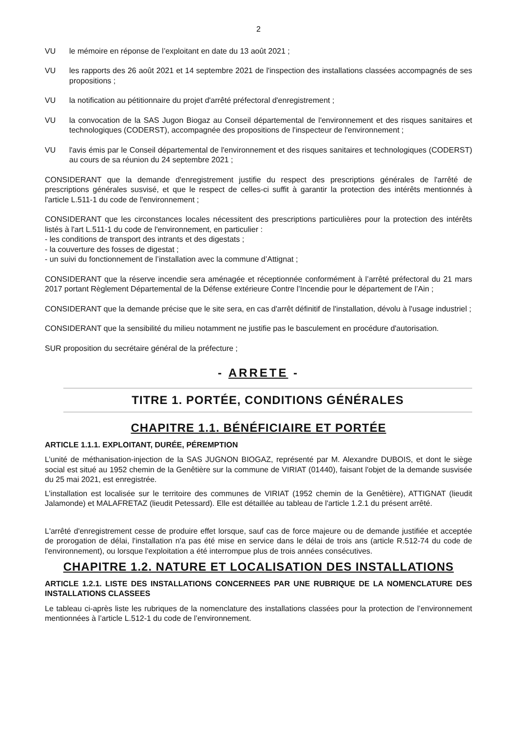2
VU le mémoire en réponse de l’exploitant en date du 13 août 2021 ;
VU les rapports des 26 août 2021 et 14 septembre 2021 de l'inspection des installations classées accompagnés de ses propositions ;
VU la notification au pétitionnaire du projet d'arrêté préfectoral d'enregistrement ;
VU la convocation de la SAS Jugon Biogaz au Conseil départemental de l'environnement et des risques sanitaires et technologiques (CODERST), accompagnée des propositions de l'inspecteur de l'environnement ;
VU l'avis émis par le Conseil départemental de l'environnement et des risques sanitaires et technologiques (CODERST) au cours de sa réunion du 24 septembre 2021 ;
CONSIDERANT que la demande d'enregistrement justifie du respect des prescriptions générales de l'arrêté de prescriptions générales susvisé, et que le respect de celles-ci suffit à garantir la protection des intérêts mentionnés à l'article L.511-1 du code de l'environnement ;
CONSIDERANT que les circonstances locales nécessitent des prescriptions particulières pour la protection des intérêts listés à l'art L.511-1 du code de l'environnement, en particulier :
- les conditions de transport des intrants et des digestats ;
- la couverture des fosses de digestat ;
- un suivi du fonctionnement de l’installation avec la commune d’Attignat ;
CONSIDERANT que la réserve incendie sera aménagée et réceptionnée conformément à l’arrêté préfectoral du 21 mars 2017 portant Règlement Départemental de la Défense extérieure Contre l’Incendie pour le département de l’Ain ;
CONSIDERANT que la demande précise que le site sera, en cas d'arrêt définitif de l'installation, dévolu à l'usage industriel ;
CONSIDERANT que la sensibilité du milieu notamment ne justifie pas le basculement en procédure d'autorisation.
SUR proposition du secrétaire général de la préfecture ;
- ARRETE -
TITRE 1. PORTÉE, CONDITIONS GÉNÉRALES
CHAPITRE 1.1. BÉNÉFICIAIRE ET PORTÉE
ARTICLE 1.1.1. EXPLOITANT, DURÉE, PÉREMPTION
L’unité de méthanisation-injection de la SAS JUGNON BIOGAZ, représenté par M. Alexandre DUBOIS, et dont le siège social est situé au 1952 chemin de la Genêtière sur la commune de VIRIAT (01440), faisant l'objet de la demande susvisée du 25 mai 2021, est enregistrée.
L’installation est localisée sur le territoire des communes de VIRIAT (1952 chemin de la Genêtière), ATTIGNAT (lieudit Jalamonde) et MALAFRETAZ (lieudit Petessard). Elle est détaillée au tableau de l'article 1.2.1 du présent arrêté.
L'arrêté d'enregistrement cesse de produire effet lorsque, sauf cas de force majeure ou de demande justifiée et acceptée de prorogation de délai, l'installation n'a pas été mise en service dans le délai de trois ans (article R.512-74 du code de l'environnement), ou lorsque l'exploitation a été interrompue plus de trois années consécutives.
CHAPITRE 1.2. NATURE ET LOCALISATION DES INSTALLATIONS
ARTICLE 1.2.1. LISTE DES INSTALLATIONS CONCERNEES PAR UNE RUBRIQUE DE LA NOMENCLATURE DES INSTALLATIONS CLASSEES
Le tableau ci-après liste les rubriques de la nomenclature des installations classées pour la protection de l’environnement mentionnées à l’article L.512-1 du code de l’environnement.